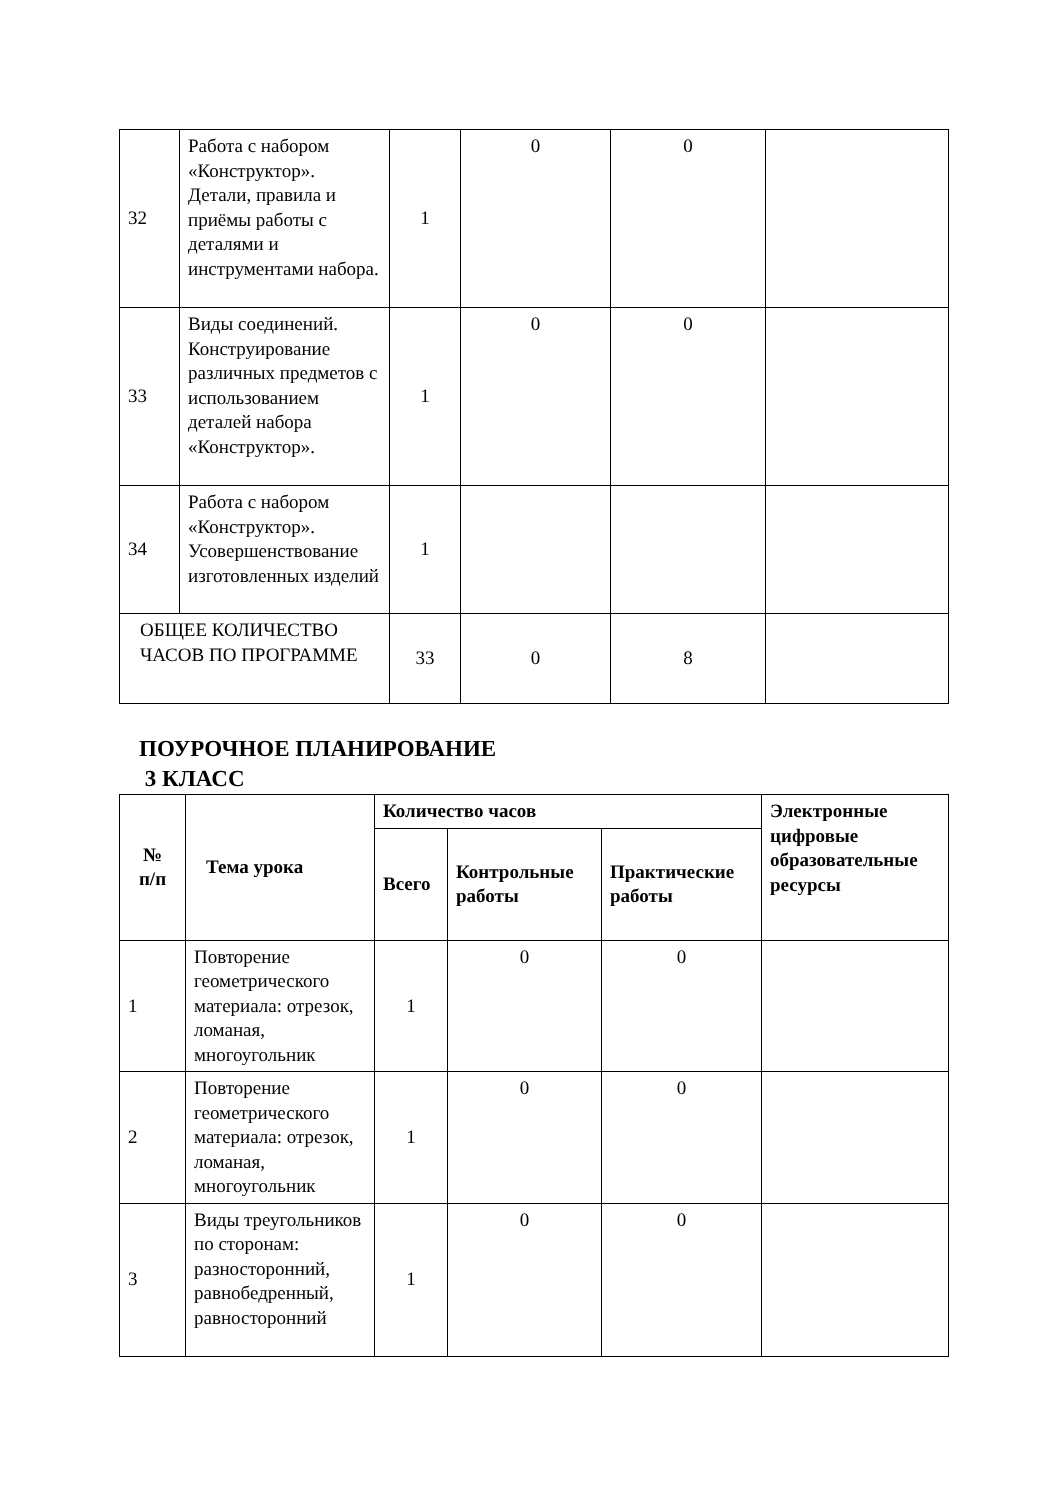| 32 | Работа с набором «Конструктор». Детали, правила и приёмы работы с деталями и инструментами набора. | 1 | 0 | 0 | |
| 33 | Виды соединений. Конструирование различных предметов с использованием деталей набора «Конструктор». | 1 | 0 | 0 | |
| 34 | Работа с набором «Конструктор». Усовершенствование изготовленных изделий | 1 | | | |
| ОБЩЕЕ КОЛИЧЕСТВО ЧАСОВ ПО ПРОГРАММЕ | | 33 | 0 | 8 | |
ПОУРОЧНОЕ ПЛАНИРОВАНИЕ
3 КЛАСС
| № п/п | Тема урока | Количество часов | | | Электронные цифровые образовательные ресурсы |
| --- | --- | --- | --- | --- | --- |
| | | Всего | Контрольные работы | Практические работы | |
| 1 | Повторение геометрического материала: отрезок, ломаная, многоугольник | 1 | 0 | 0 | |
| 2 | Повторение геометрического материала: отрезок, ломаная, многоугольник | 1 | 0 | 0 | |
| 3 | Виды треугольников по сторонам: разносторонний, равнобедренный, равносторонний | 1 | 0 | 0 | |